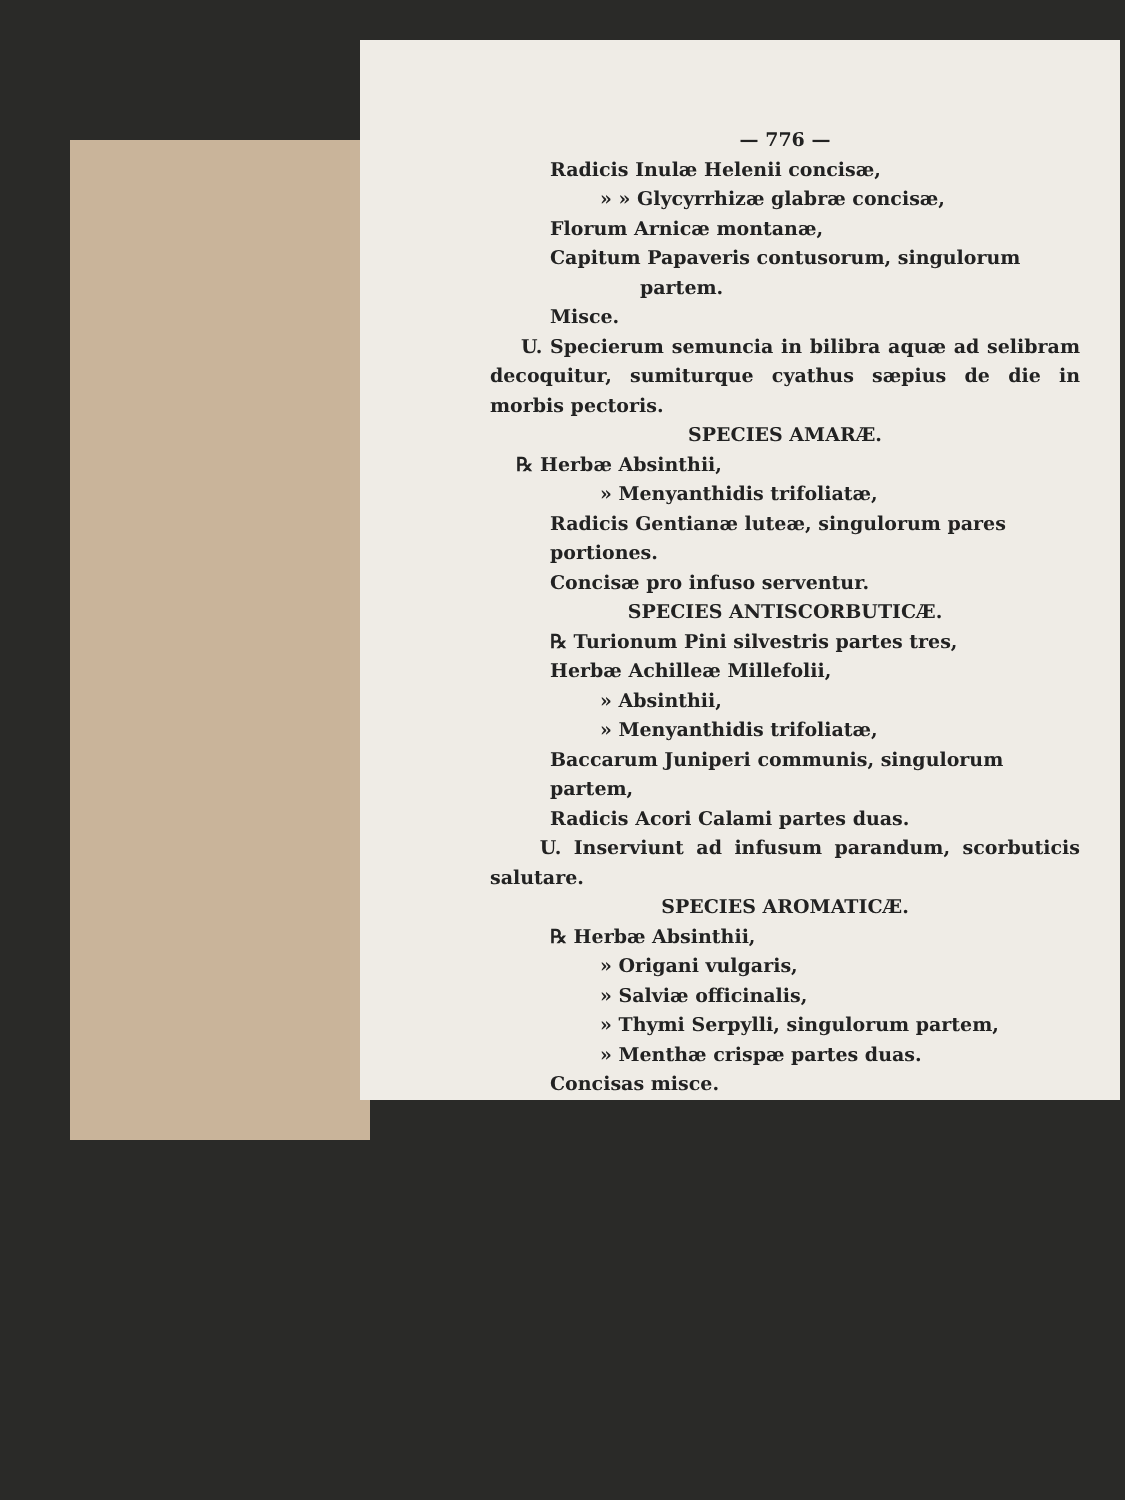— 776 —
Radicis Inulæ Helenii concisæ,
» » Glycyrrhizæ glabræ concisæ,
Florum Arnicæ montanæ,
Capitum Papaveris contusorum, singulorum
partem.
Misce.
U. Specierum semuncia in bilibra aquæ ad selibram decoquitur, sumiturque cyathus sæpius de die in morbis pectoris.
SPECIES AMARÆ.
℞ Herbæ Absinthii,
» Menyanthidis trifoliatæ,
Radicis Gentianæ luteæ, singulorum pares portiones.
Concisæ pro infuso serventur.
SPECIES ANTISCORBUTICÆ.
℞ Turionum Pini silvestris partes tres,
Herbæ Achilleæ Millefolii,
» Absinthii,
» Menyanthidis trifoliatæ,
Baccarum Juniperi communis, singulorum partem,
Radicis Acori Calami partes duas.
U. Inserviunt ad infusum parandum, scorbuticis salutare.
SPECIES AROMATICÆ.
℞ Herbæ Absinthii,
» Origani vulgaris,
» Salviæ officinalis,
» Thymi Serpylli, singulorum partem,
» Menthæ crispæ partes duas.
Concisas misce.